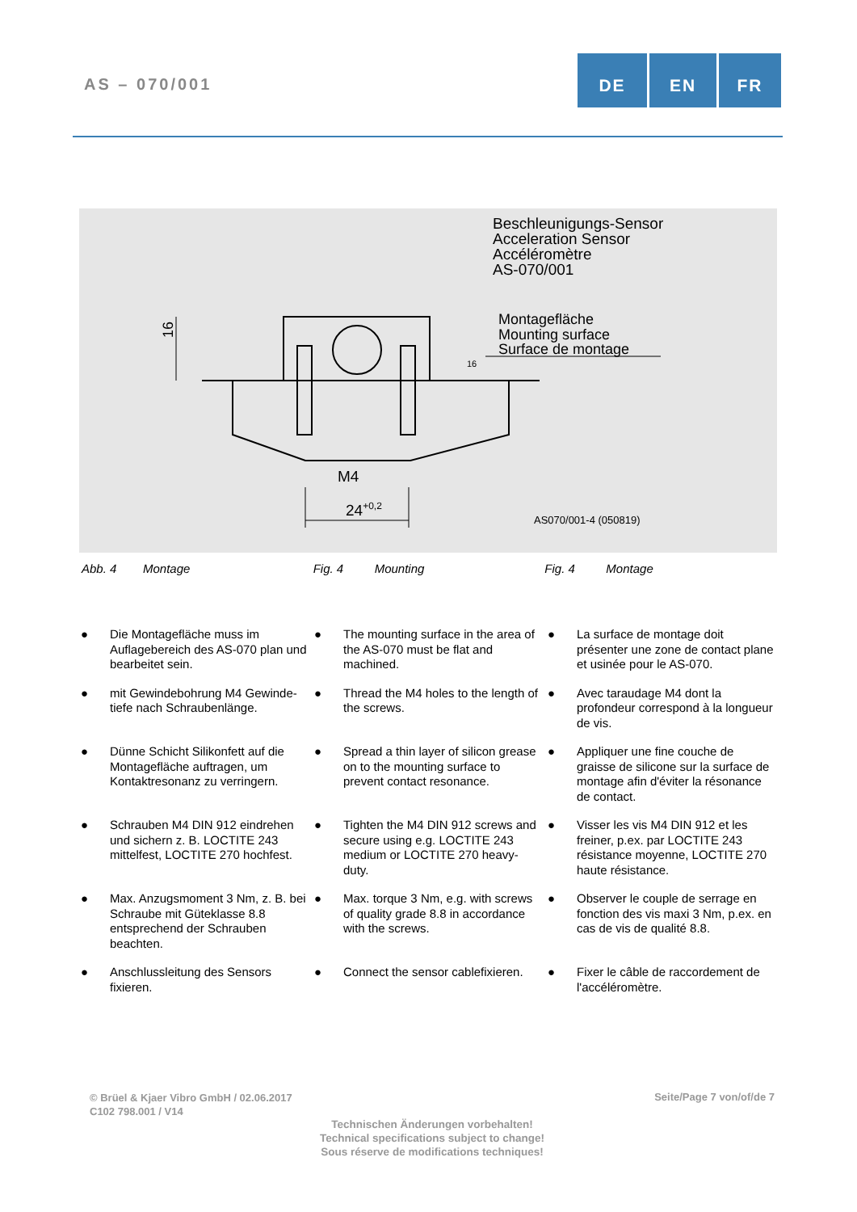AS – 070/001
DE EN FR
16
M4
24+0,2
16
Beschleunigungs-Sensor
Acceleration Sensor
Accéléromètre
AS-070/001
Montagefläche
Mounting surface
Surface de montage
AS070/001-4 (050819)
Abb. 4 Montage Fig. 4 Mounting Fig. 4 Montage
● Die Montagefläche muss im Auflagebereich des AS-070 plan und bearbeitet sein.
● The mounting surface in the area of the AS-070 must be flat and machined.
● La surface de montage doit présenter une zone de contact plane et usinée pour le AS-070.
● mit Gewindebohrung M4 Gewinde-tiefe nach Schraubenlänge.
● Thread the M4 holes to the length of the screws.
● Avec taraudage M4 dont la profondeur correspond à la longueur de vis.
● Dünne Schicht Silikonfett auf die Montagefläche auftragen, um Kontaktresonanz zu verringern.
● Spread a thin layer of silicon grease on to the mounting surface to prevent contact resonance.
● Appliquer une fine couche de graisse de silicone sur la surface de montage afin d'éviter la résonance de contact.
● Schrauben M4 DIN 912 eindrehen und sichern z. B. LOCTITE 243 mittelfest, LOCTITE 270 hochfest.
● Tighten the M4 DIN 912 screws and secure using e.g. LOCTITE 243 medium or LOCTITE 270 heavy-duty.
● Visser les vis M4 DIN 912 et les freiner, p.ex. par LOCTITE 243 résistance moyenne, LOCTITE 270 haute résistance.
● Max. Anzugsmoment 3 Nm, z. B. bei Schraube mit Güteklasse 8.8 entsprechend der Schrauben beachten.
● Max. torque 3 Nm, e.g. with screws of quality grade 8.8 in accordance with the screws.
● Observer le couple de serrage en fonction des vis maxi 3 Nm, p.ex. en cas de vis de qualité 8.8.
● Anschlussleitung des Sensors fixieren.
● Connect the sensor cablefixieren.
● Fixer le câble de raccordement de l'accéléromètre.
© Brüel & Kjaer Vibro GmbH / 02.06.2017
C102 798.001 / V14
Seite/Page 7 von/of/de 7
Technischen Änderungen vorbehalten!
Technical specifications subject to change!
Sous réserve de modifications techniques!